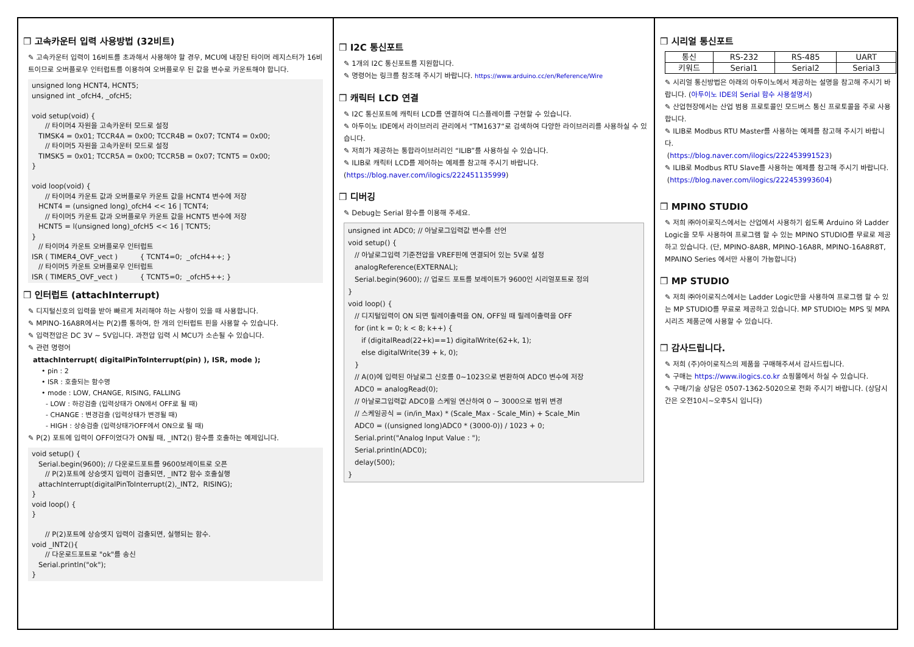❒ 고속카운터 입력 사용방법 (32비트)
✎ 고속카운터 입력이 16비트를 초과해서 사용해야 할 경우, MCU에 내장된 타이머 레지스터가 16비트이므로 오버플로우 인터럽트를 이용하여 오버플로우 된 값을 변수로 카운트해야 합니다.
unsigned long HCNT4, HCNT5; unsigned int _ofcH4, _ofcH5; void setup(void) { // 타이머4 자원을 고속카운터 모드로 설정 TIMSK4 = 0x01; TCCR4A = 0x00; TCCR4B = 0x07; TCNT4 = 0x00; // 타이머5 자원을 고속카운터 모드로 설정 TIMSK5 = 0x01; TCCR5A = 0x00; TCCR5B = 0x07; TCNT5 = 0x00; } void loop(void) { // 타이머4 카운트 값과 오버플로우 카운트 값을 HCNT4 변수에 저장 HCNT4 = (unsigned long)_ofcH4 << 16 | TCNT4; // 타이머5 카운트 값과 오버플로우 카운트 값을 HCNT5 변수에 저장 HCNT5 = l(unsigned long)_ofcH5 << 16 | TCNT5; } // 타이머4 카운트 오버플로우 인터럽트 ISR ( TIMER4_OVF_vect ) { TCNT4=0; _ofcH4++; } // 타이머5 카운트 오버플로우 인터럽트 ISR ( TIMER5_OVF_vect ) { TCNT5=0; _ofcH5++; }
❒ 인터럽트 (attachInterrupt)
✎ 디지털신호의 입력을 받아 빠르게 처리해야 하는 사항이 있을 때 사용합니다.
✎ MPINO-16A8R에서는 P(2)를 통하여, 한 개의 인터럽트 핀을 사용할 수 있습니다.
✎ 입력전압은 DC 3V ~ 5V입니다. 과전압 입력 시 MCU가 소손될 수 있습니다.
✎ 관련 명령어
attachInterrupt( digitalPinToInterrupt(pin) ), ISR, mode );
• pin : 2
• ISR : 호출되는 함수명
• mode : LOW, CHANGE, RISING, FALLING
- LOW : 하강검출 (입력상태가 ON에서 OFF로 될 때)
- CHANGE : 변경검출 (입력상태가 변경될 때)
- HIGH : 상승검출 (입력상태가OFF에서 ON으로 될 때)
✎ P(2) 포트에 입력이 OFF이었다가 ON될 때, _INT2() 함수를 호출하는 예제입니다.
void setup() { Serial.begin(9600); // 다운로드포트를 9600보레이트로 오픈 // P(2)포트에 상승엣지 입력이 검출되면, _INT2 함수 호출실행 attachInterrupt(digitalPinToInterrupt(2),_INT2, RISING); } void loop() { } // P(2)포트에 상승엣지 입력이 검출되면, 실행되는 함수. void _INT2(){ // 다운로드포트로 "ok"를 송신 Serial.println("ok"); }
❒ I2C 통신포트
✎ 1개의 I2C 통신포트를 지원합니다.
✎ 명령어는 링크를 참조해 주시기 바랍니다. https://www.arduino.cc/en/Reference/Wire
❒ 캐릭터 LCD 연결
✎ I2C 통신포트에 캐릭터 LCD를 연결하여 디스플레이를 구현할 수 있습니다.
✎ 아두이노 IDE에서 라이브러리 관리에서 “TM1637“로 검색하여 다양한 라이브러리를 사용하실 수 있습니다.
✎ 저희가 제공하는 통합라이브러리인 “ILIB”를 사용하실 수 있습니다.
✎ ILIB로 캐릭터 LCD를 제어하는 예제를 참고해 주시기 바랍니다.
(https://blog.naver.com/ilogics/222451135999)
❒ 디버깅
✎ Debug는 Serial 함수를 이용해 주세요.
unsigned int ADC0; // 아날로그입력값 변수를 선언 void setup() { // 아날로그입력 기준전압을 VREF핀에 연결되어 있는 5V로 설정 analogReference(EXTERNAL); Serial.begin(9600); // 업로드 포트를 보레이트가 9600인 시리얼포트로 정의 } void loop() { // 디지털입력이 ON 되면 릴레이출력을 ON, OFF일 때 릴레이출력을 OFF for (int k = 0; k < 8; k++) { if (digitalRead(22+k)==1) digitalWrite(62+k, 1); else digitalWrite(39 + k, 0); } // A(0)에 입력된 아날로그 신호를 0~1023으로 변환하여 ADC0 변수에 저장 ADC0 = analogRead(0); // 아날로그입력값 ADC0을 스케일 연산하여 0 ~ 3000으로 범위 변경 // 스케일공식 = (in/in_Max) * (Scale_Max - Scale_Min) + Scale_Min ADC0 = ((unsigned long)ADC0 * (3000-0)) / 1023 + 0; Serial.print("Analog Input Value : "); Serial.println(ADC0); delay(500); }
❒ 시리얼 통신포트
| 통신 | RS-232 | RS-485 | UART |
| --- | --- | --- | --- |
| 키워드 | Serial1 | Serial2 | Serial3 |
✎ 시리얼 통신방법은 아래의 아두이노에서 제공하는 설명을 참고해 주시기 바랍니다. (아두이노 IDE의 Serial 함수 사용설명서)
✎ 산업현장에서는 산업 범용 프로토콜인 모드버스 통신 프로토콜을 주로 사용합니다.
✎ ILIB로 Modbus RTU Master를 사용하는 예제를 참고해 주시기 바랍니다.
(https://blog.naver.com/ilogics/222453991523)
✎ ILIB로 Modbus RTU Slave를 사용하는 예제를 참고해 주시기 바랍니다.
(https://blog.naver.com/ilogics/222453993604)
❒ MPINO STUDIO
✎ 저희 ㈜아이로직스에서는 산업에서 사용하기 쉽도록 Arduino 와 Ladder Logic을 모두 사용하여 프로그램 할 수 있는 MPINO STUDIO를 무료로 제공하고 있습니다. (단, MPINO-8A8R, MPINO-16A8R, MPINO-16A8R8T, MPAINO Series 에서만 사용이 가능합니다)
❒ MP STUDIO
✎ 저희 ㈜아이로직스에서는 Ladder Logic만을 사용하여 프로그램 할 수 있는 MP STUDIO를 무료로 제공하고 있습니다. MP STUDIO는 MPS 및 MPA 시리즈 제품군에 사용할 수 있습니다.
❒ 감사드립니다.
✎ 저희 (주)아이로직스의 제품을 구매해주셔서 감사드립니다.
✎ 구매는 https://www.ilogics.co.kr 쇼핑몰에서 하실 수 있습니다.
✎ 구매/기술 상담은 0507-1362-5020으로 전화 주시기 바랍니다. (상담시간은 오전10시~오후5시 입니다)